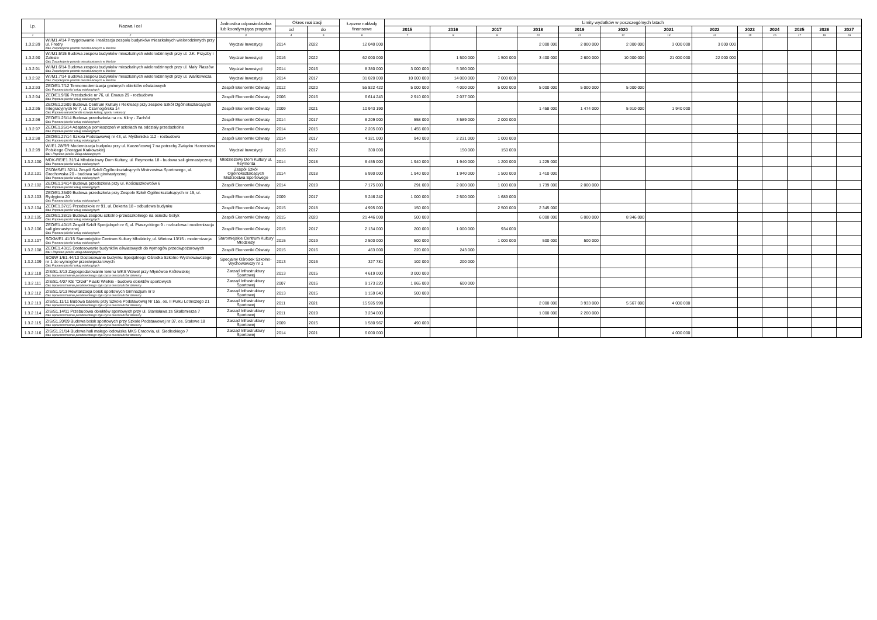| Lp. | Nazwa i cel | Jednostka odpowiedzialna lub koordynująca program | Okres realizacji | | Łączne nakłady finansowe | Limity wydatków w poszczególnych latach | | | | | | | | | | | | |
| --- | --- | --- | --- | --- | --- | --- | --- | --- | --- | --- | --- | --- | --- | --- | --- | --- | --- | --- |
| | | | od | do | | 2015 | 2016 | 2017 | 2018 | 2019 | 2020 | 2021 | 2022 | 2023 | 2024 | 2025 | 2026 | 2027 |
| 1 | 2 | 3 | 4 | 5 | 6 | 7 | 8 | 9 | 10 | 11 | 12 | 13 | 14 | 15 | 16 | 17 | 18 | 19 |
| 1.3.2.89 | WI/M1.4/14 Przygotowanie i realizacja zespołu budynków mieszkalnych wielorodzinnych przy ul. Fredry Cel: Zaspokojenie potrzeb mieszkaniowych w Mieście | Wydział Inwestycji | 2014 | 2022 | 12 040 000 | | | | 2 000 000 | 2 000 000 | 2 000 000 | 3 000 000 | 3 000 000 | | | | | |
| 1.3.2.90 | WI/M1.5/15 Budowa zespołu budynków mieszkalnych wielorodzinnych przy ul. J.K. Przyzby i Zalesie Cel: Zaspokojenie potrzeb mieszkaniowych w Mieście | Wydział Inwestycji | 2016 | 2022 | 62 000 000 | | 1 500 000 | 1 500 000 | 3 400 000 | 2 600 000 | 10 000 000 | 21 000 000 | 22 000 000 | | | | | |
| 1.3.2.91 | WI/M1.6/14 Budowa zespołu budynków mieszkalnych wielorodzinnych przy ul. Mały Płaszów Cel: Zaspokojenie potrzeb mieszkaniowych w Mieście | Wydział Inwestycji | 2014 | 2016 | 8 380 000 | 3 000 000 | 5 360 000 | | | | | | | | | | | |
| 1.3.2.92 | WI/M1.7/14 Budowa zespołu budynków mieszkalnych wielorodzinnych przy ul. Wańkowicza Cel: Zaspokojenie potrzeb mieszkaniowych w Mieście | Wydział Inwestycji | 2014 | 2017 | 31 020 000 | 10 000 000 | 14 000 000 | 7 000 000 | | | | | | | | | | |
| 1.3.2.93 | ZEO/E1.7/12 Termomodernizacja gminnych obiektów oświatowych Cel: Poprawa jakości usług edukacyjnych | Zespół Ekonomiki Oświaty | 2012 | 2020 | 55 822 422 | 5 000 000 | 4 000 000 | 5 000 000 | 5 000 000 | 5 000 000 | 5 000 000 | | | | | | | |
| 1.3.2.94 | ZEO/E1.9/06 Przedszkole nr 76, ul. Emaus 29 - rozbudowa Cel: Poprawa jakości usług edukacyjnych | Zespół Ekonomiki Oświaty | 2006 | 2016 | 6 614 243 | 2 910 000 | 2 037 000 | | | | | | | | | | | |
| 1.3.2.95 | ZEO/E1.20/09 Budowa Centrum Kultury i Rekreacji przy zespole Szkół Ogólnokształcących Integracyjnych Nr 7, ul. Czarnogórska 14 Cel: Poprawa warunków dla rozwoju kultury, sportu i rekreacji | Zespół Ekonomiki Oświaty | 2009 | 2021 | 10 943 190 | | | | 1 458 000 | 1 474 000 | 5 910 000 | 1 940 000 | | | | | | |
| 1.3.2.96 | ZEO/E1.25/14 Budowa przedszkola na os. Kliny - Zachód Cel: Poprawa jakości usług edukacyjnych | Zespół Ekonomiki Oświaty | 2014 | 2017 | 6 209 000 | 558 000 | 3 589 000 | 2 000 000 | | | | | | | | | | |
| 1.3.2.97 | ZEO/E1.26/14 Adaptacja pomieszczeń w szkołach na oddziały przedszkolne Cel: Poprawa jakości usług edukacyjnych | Zespół Ekonomiki Oświaty | 2014 | 2015 | 2 205 000 | 1 455 000 | | | | | | | | | | | | |
| 1.3.2.98 | ZEO/E1.27/14 Szkoła Podstawawej nr 43, ul. Myślenicka 112 - rozbudowa Cel: Poprawa jakości usług edukacyjnych | Zespół Ekonomiki Oświaty | 2014 | 2017 | 4 321 000 | 940 000 | 2 231 000 | 1 000 000 | | | | | | | | | | |
| 1.3.2.99 | WI/E1.28/RR Modernizacja budynku przy ul. Kaczeńcowej 7 na potrzeby Związku Harcerstwa Polskiego Chorągwi Krakowskiej Cel : Poprawa jakości usług edukacyjnych | Wydział Inwestycji | 2016 | 2017 | 300 000 | | 150 000 | 150 000 | | | | | | | | | | |
| 1.3.2.100 | MDK-RE/E1.31/14 Młodzieżowy Dom Kultury, ul. Reymonta 18 - budowa sali gimnastycznej Cel: Poprawa jakości usług edukacyjnych | Młodzieżowy Dom Kultury ul. Reymonta | 2014 | 2018 | 6 455 000 | 1 940 000 | 1 940 000 | 1 200 000 | 1 225 000 | | | | | | | | | |
| 1.3.2.101 | ZSOMS/E1.32/14 Zespół Szkół Ogólnokształcących Mistrzostwa Sportowego, ul. Grochowska 20 - budowa sali gimnastycznej Cel: Poprawa jakości usług edukacyjnych | Zespół Szkół Ogólnokształcących Mistrzostwa Sportowego | 2014 | 2018 | 6 990 000 | 1 940 000 | 1 940 000 | 1 500 000 | 1 410 000 | | | | | | | | | |
| 1.3.2.102 | ZEO/E1.34/14 Budowa przedszkola przy ul. Kościuszkowców 6 Cel: Poprawa jakości usług edukacyjnych | Zespół Ekonomiki Oświaty | 2014 | 2019 | 7 175 000 | 291 000 | 2 000 000 | 1 000 000 | 1 739 000 | 2 000 000 | | | | | | | | |
| 1.3.2.103 | ZEO/E1.35/09 Budowa przedszkola przy Zespole Szkół Ogólnokształcących nr 15, ul. Rydygiera 20 Cel: Poprawa jakości usług edukacyjnych | Zespół Ekonomiki Oświaty | 2009 | 2017 | 5 246 242 | 1 000 000 | 2 500 000 | 1 689 000 | | | | | | | | | | |
| 1.3.2.104 | ZEO/E1.37/15 Przedszkole nr 91, ul. Dekerta 18 - odbudowa budynku Cel: Poprawa jakości usług edukacyjnych | Zespół Ekonomiki Oświaty | 2015 | 2018 | 4 995 000 | 150 000 | | 2 500 000 | 2 345 000 | | | | | | | | | |
| 1.3.2.105 | ZEO/E1.38/15 Budowa zespołu szkolno-przedszkolnego na osiedlu Gotyk Cel: Poprawa jakości usług edukacyjnych | Zespół Ekonomiki Oświaty | 2015 | 2020 | 21 446 000 | 500 000 | | | 6 000 000 | 6 000 000 | 8 946 000 | | | | | | | |
| 1.3.2.106 | ZEO/E1.40/15 Zespół Szkół Specjalnych nr 6, ul. Ptaszyckiego 9 - rozbudowa i modernizacja sali gimnastycznej Cel: Poprawa jakości usług edukacyjnych | Zespół Ekonomiki Oświaty | 2015 | 2017 | 2 134 000 | 200 000 | 1 000 000 | 934 000 | | | | | | | | | | |
| 1.3.2.107 | SCKM/E1.41/15 Staromiejskie Centrum Kultury Młodzieży, ul. Wietora 13/15 - modernizacja Cel: Poprawa jakości usług edukacyjnych | Staromiejskie Centrum Kultury Młodzieży | 2015 | 2019 | 2 500 000 | 500 000 | | 1 000 000 | 500 000 | 500 000 | | | | | | | | |
| 1.3.2.108 | ZEO/E1.43/15 Dostosowanie budynków oświatowych do wymogów przeciwpożarowych Cel : Poprawa jakości usług edukacyjnych | Zespół Ekonomiki Oświaty | 2015 | 2016 | 463 000 | 220 000 | 243 000 | | | | | | | | | | | |
| 1.3.2.109 | SOSW 1/E1.44/13 Dostosowanie budynku Specjalnego Ośrodka Szkolno-Wychowawczego nr 1 do wymogów przeciwpożarowych Cel: Poprawa jakości usług edukacyjnych | Specjalny Ośrodek Szkolno-Wychowawczy nr 1 | 2013 | 2016 | 327 781 | 102 000 | 200 000 | | | | | | | | | | | |
| 1.3.2.110 | ZIS/S1.3/13 Zagospodarowanie terenu WKS Wawel przy Młynówce Królewskiej Cel: Upowszechnienie prozdrowotnego stylu życia mieszkańców dzielnicy | Zarząd Infrastruktury Sportowej | 2013 | 2015 | 4 619 000 | 3 000 000 | | | | | | | | | | | | |
| 1.3.2.111 | ZIS/S1.4/07 KS "Orzeł" Piaski Wielkie - budowa obiektów sportowych Cel: Upowszechnienie prozdrowotnego stylu życia mieszkańców dzielnicy | Zarząd Infrastruktury Sportowej | 2007 | 2016 | 9 173 220 | 1 865 000 | 600 000 | | | | | | | | | | | |
| 1.3.2.112 | ZIS/S1.9/13 Rewitalizacja boisk sportowych Gimnazjum nr 9 Cel: Upowszechnienie prozdrowotnego stylu życia mieszkańców dzielnicy | Zarząd Infrastruktury Sportowej | 2013 | 2015 | 1 159 040 | 500 000 | | | | | | | | | | | | |
| 1.3.2.113 | ZIS/S1.11/11 Budowa basenu przy Szkole Podstawowej Nr 155, os. II Pułku Lotniczego 21 Cel: Upowszechnienie prozdrowotnego stylu życia mieszkańców dzielnicy | Zarząd Infrastruktury Sportowej | 2011 | 2021 | 15 595 999 | | | | 2 000 000 | 3 933 000 | 5 567 000 | 4 000 000 | | | | | | |
| 1.3.2.114 | ZIS/S1.14/11 Przebudowa obiektów sportowych przy ul. Stanisława ze Skalbmierza 7 Cel: Upowszechnienie prozdrowotnego stylu życia mieszkańców dzielnicy | Zarząd Infrastruktury Sportowej | 2011 | 2019 | 3 234 000 | | | | 1 000 000 | 2 200 000 | | | | | | | | |
| 1.3.2.115 | ZIS/S1.20/09 Budowa boisk sportowych przy Szkole Podstawowej nr 37, os. Stalowe 18 Cel: Upowszechnienie prozdrowotnego stylu życia mieszkańców dzielnicy | Zarząd Infrastruktury Sportowej | 2009 | 2015 | 1 580 967 | 490 000 | | | | | | | | | | | | |
| 1.3.2.116 | ZIS/S1.21/14 Budowa hali małego lodowiska MKS Cracovia, ul. Siedleckiego 7 Cel: Upowszechnienie prozdrowotnego stylu życia mieszkańców dzielnicy | Zarząd Infrastruktury Sportowej | 2014 | 2021 | 6 000 000 | | | | | | | 4 000 000 | | | | | | |